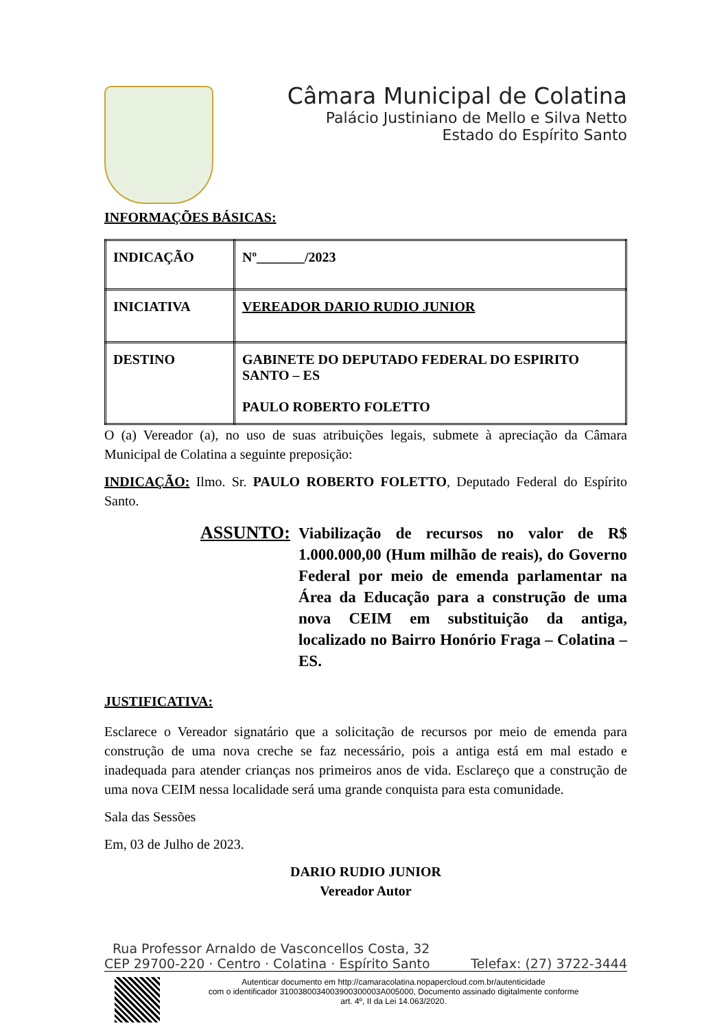Câmara Municipal de Colatina
Palácio Justiniano de Mello e Silva Netto
Estado do Espírito Santo
INFORMAÇÕES BÁSICAS:
| INDICAÇÃO | Nº_______/2023 |
| INICIATIVA | VEREADOR DARIO RUDIO JUNIOR |
| DESTINO | GABINETE DO DEPUTADO FEDERAL DO ESPIRITO SANTO – ES PAULO ROBERTO FOLETTO |
O (a) Vereador (a), no uso de suas atribuições legais, submete à apreciação da Câmara Municipal de Colatina a seguinte preposição:
INDICAÇÃO: Ilmo. Sr. PAULO ROBERTO FOLETTO, Deputado Federal do Espírito Santo.
ASSUNTO:
Viabilização de recursos no valor de R$ 1.000.000,00 (Hum milhão de reais), do Governo Federal por meio de emenda parlamentar na Área da Educação para a construção de uma nova CEIM em substituição da antiga, localizado no Bairro Honório Fraga – Colatina – ES.
JUSTIFICATIVA:
Esclarece o Vereador signatário que a solicitação de recursos por meio de emenda para construção de uma nova creche se faz necessário, pois a antiga está em mal estado e inadequada para atender crianças nos primeiros anos de vida. Esclareço que a construção de uma nova CEIM nessa localidade será uma grande conquista para esta comunidade.
Sala das Sessões
Em, 03 de Julho de 2023.
DARIO RUDIO JUNIOR
Vereador Autor
Rua Professor Arnaldo de Vasconcellos Costa, 32
CEP 29700-220 · Centro · Colatina · Espírito Santo Telefax: (27) 3722-3444
Autenticar documento em http://camaracolatina.nopapercloud.com.br/autenticidade
com o identificador 3100380034003900300003A005000, Documento assinado digitalmente conforme
art. 4º, II da Lei 14.063/2020.